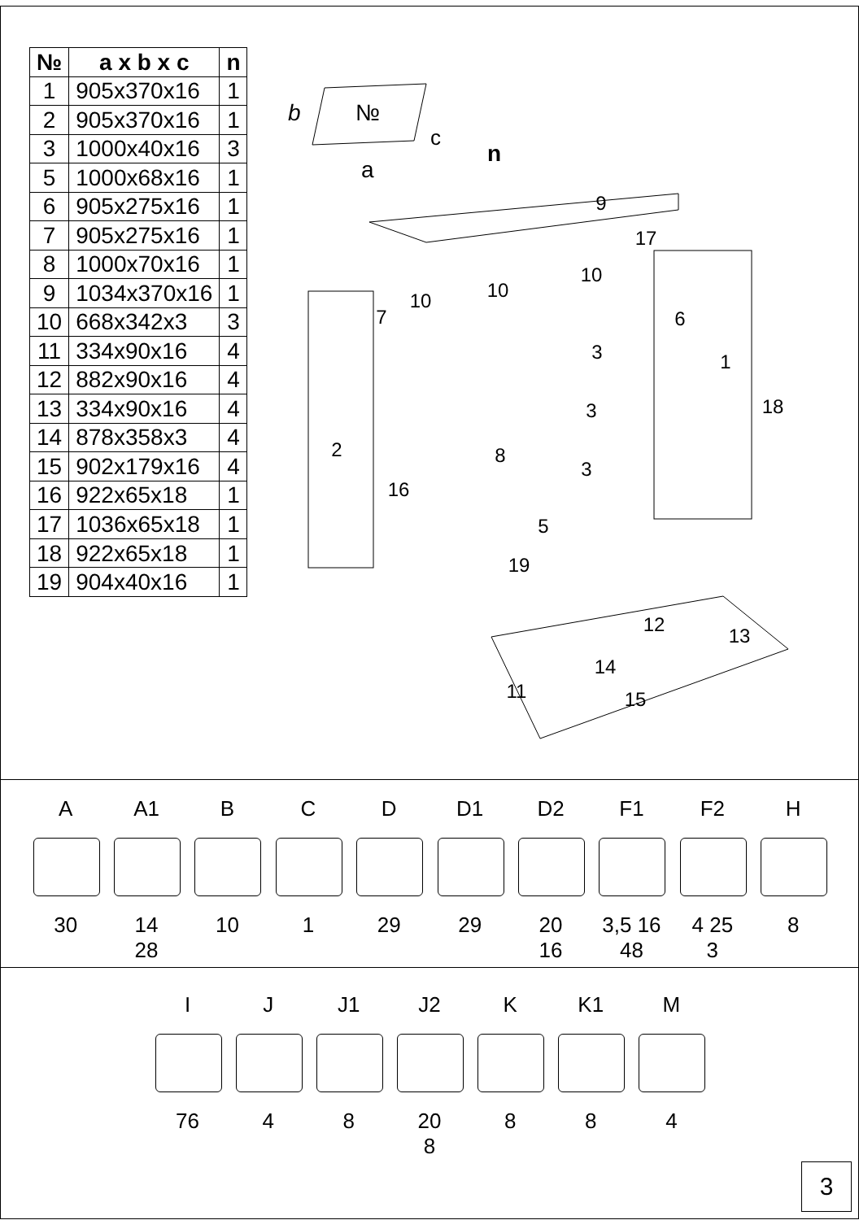| № | a x b x c | n |
| --- | --- | --- |
| 1 | 905x370x16 | 1 |
| 2 | 905x370x16 | 1 |
| 3 | 1000x40x16 | 3 |
| 5 | 1000x68x16 | 1 |
| 6 | 905x275x16 | 1 |
| 7 | 905x275x16 | 1 |
| 8 | 1000x70x16 | 1 |
| 9 | 1034x370x16 | 1 |
| 10 | 668x342x3 | 3 |
| 11 | 334x90x16 | 4 |
| 12 | 882x90x16 | 4 |
| 13 | 334x90x16 | 4 |
| 14 | 878x358x3 | 4 |
| 15 | 902x179x16 | 4 |
| 16 | 922x65x18 | 1 |
| 17 | 1036x65x18 | 1 |
| 18 | 922x65x18 | 1 |
| 19 | 904x40x16 | 1 |
b
№
c
a
n
9
17
10
10
10
7
6
3
1
3
18
2
8
3
16
5
19
12
13
14
11
15
A
30
A1
14
28
B
10
C
1
D
29
D1
29
D2
20
16
F1
3,5 16
48
F2
4 25
3
H
8
I
76
J
4
J1
8
J2
20
8
K
8
K1
8
M
4
3